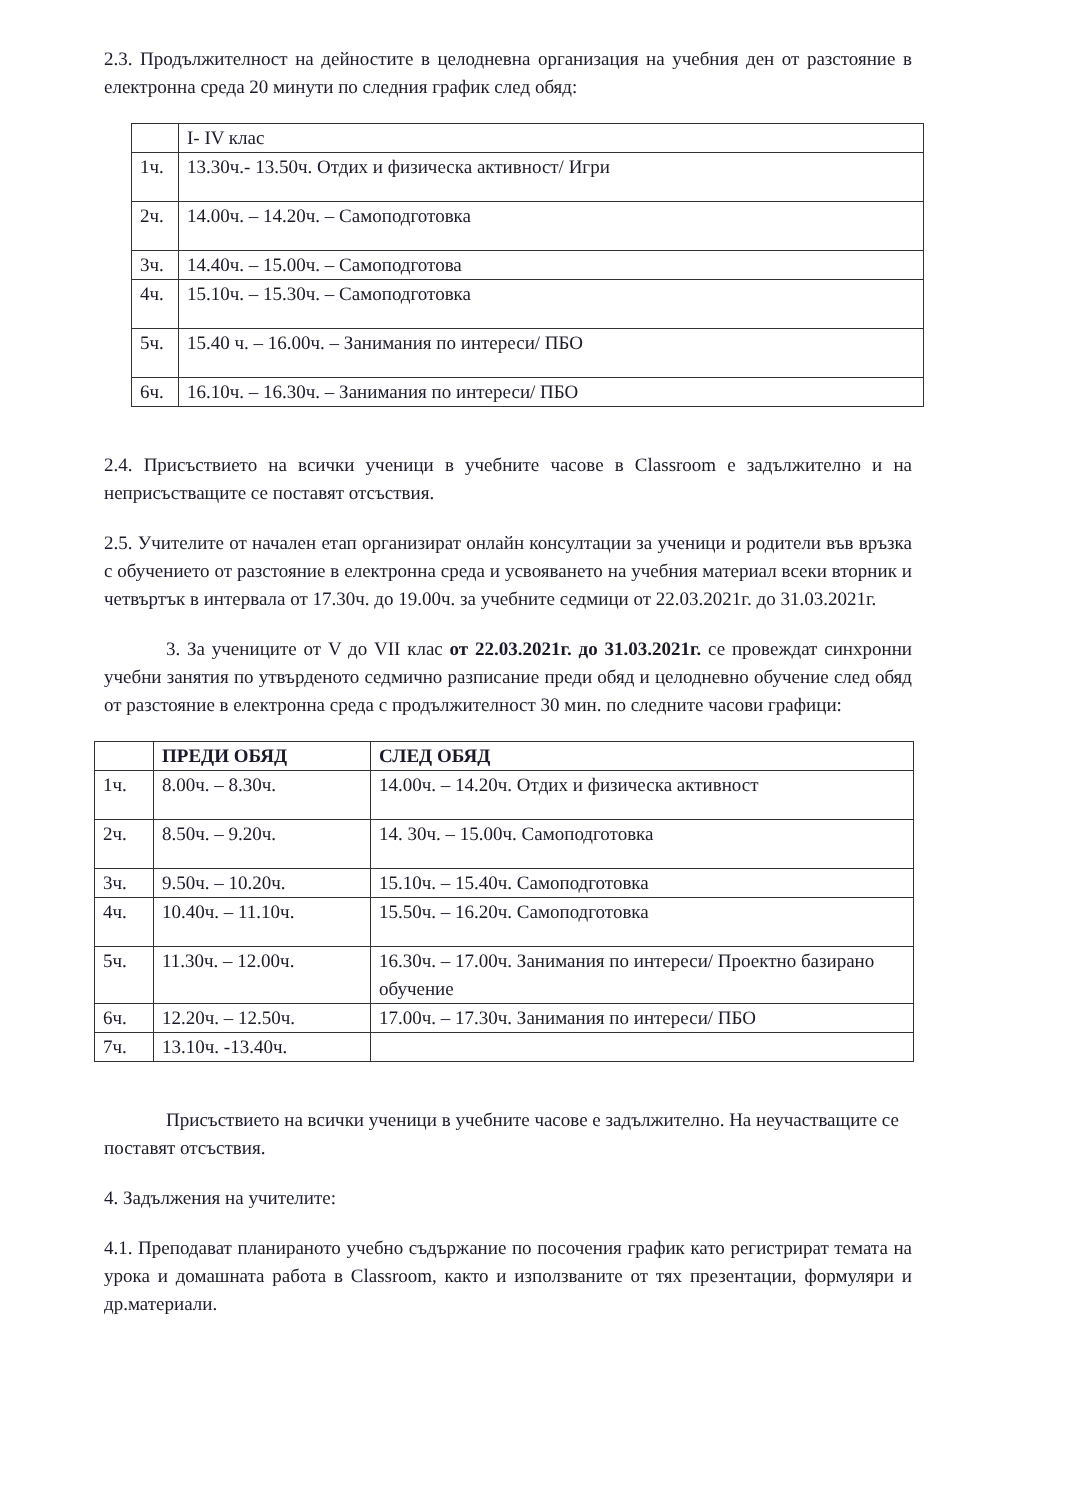2.3. Продължителност на дейностите в целодневна организация на учебния ден от разстояние в електронна среда 20 минути по следния график след обяд:
| | I- IV клас |
| 1ч. | 13.30ч.- 13.50ч. Отдих и физическа активност/ Игри |
| 2ч. | 14.00ч. – 14.20ч. – Самоподготовка |
| 3ч. | 14.40ч. – 15.00ч. – Самоподготова |
| 4ч. | 15.10ч. – 15.30ч. – Самоподготовка |
| 5ч. | 15.40 ч. – 16.00ч. – Занимания по интереси/ ПБО |
| 6ч. | 16.10ч. – 16.30ч. – Занимания по интереси/ ПБО |
2.4. Присъствието на всички ученици в учебните часове в Classroom е задължително и на неприсъстващите се поставят отсъствия.
2.5. Учителите от начален етап организират онлайн консултации за ученици и родители във връзка с обучението от разстояние в електронна среда и усвояването на учебния материал всеки вторник и четвъртък в интервала от 17.30ч. до 19.00ч. за учебните седмици от 22.03.2021г. до 31.03.2021г.
3. За учениците от V до VII клас от 22.03.2021г. до 31.03.2021г. се провеждат синхронни учебни занятия по утвърденото седмично разписание преди обяд и целодневно обучение след обяд от разстояние в електронна среда с продължителност 30 мин. по следните часови графици:
| | ПРЕДИ ОБЯД | СЛЕД ОБЯД |
| --- | --- | --- |
| 1ч. | 8.00ч. – 8.30ч. | 14.00ч. – 14.20ч. Отдих и физическа активност |
| 2ч. | 8.50ч. – 9.20ч. | 14. 30ч. – 15.00ч. Самоподготовка |
| 3ч. | 9.50ч. – 10.20ч. | 15.10ч. – 15.40ч. Самоподготовка |
| 4ч. | 10.40ч. – 11.10ч. | 15.50ч. – 16.20ч. Самоподготовка |
| 5ч. | 11.30ч. – 12.00ч. | 16.30ч. – 17.00ч. Занимания по интереси/ Проектно базирано обучение |
| 6ч. | 12.20ч. – 12.50ч. | 17.00ч. – 17.30ч. Занимания по интереси/ ПБО |
| 7ч. | 13.10ч. -13.40ч. | |
Присъствието на всички ученици в учебните часове е задължително. На неучастващите се поставят отсъствия.
4. Задължения на учителите:
4.1. Преподават планираното учебно съдържание по посочения график като регистрират темата на урока и домашната работа в Classroom, както и използваните от тях презентации, формуляри и др.материали.